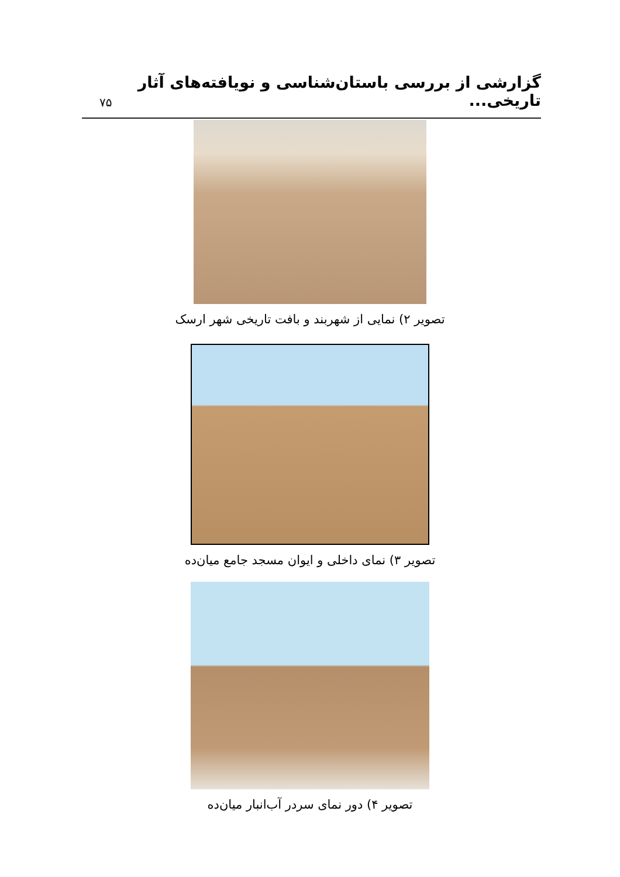گزارشی از بررسی باستان‌شناسی و نویافته‌های آثار تاریخی...
۷۵
تصویر ۲) نمایی از شهربند و بافت تاریخی شهر ارسک
تصویر ۳) نمای داخلی و ایوان مسجد جامع میان‌ده
تصویر ۴) دور نمای سردر آب‌انبار میان‌ده